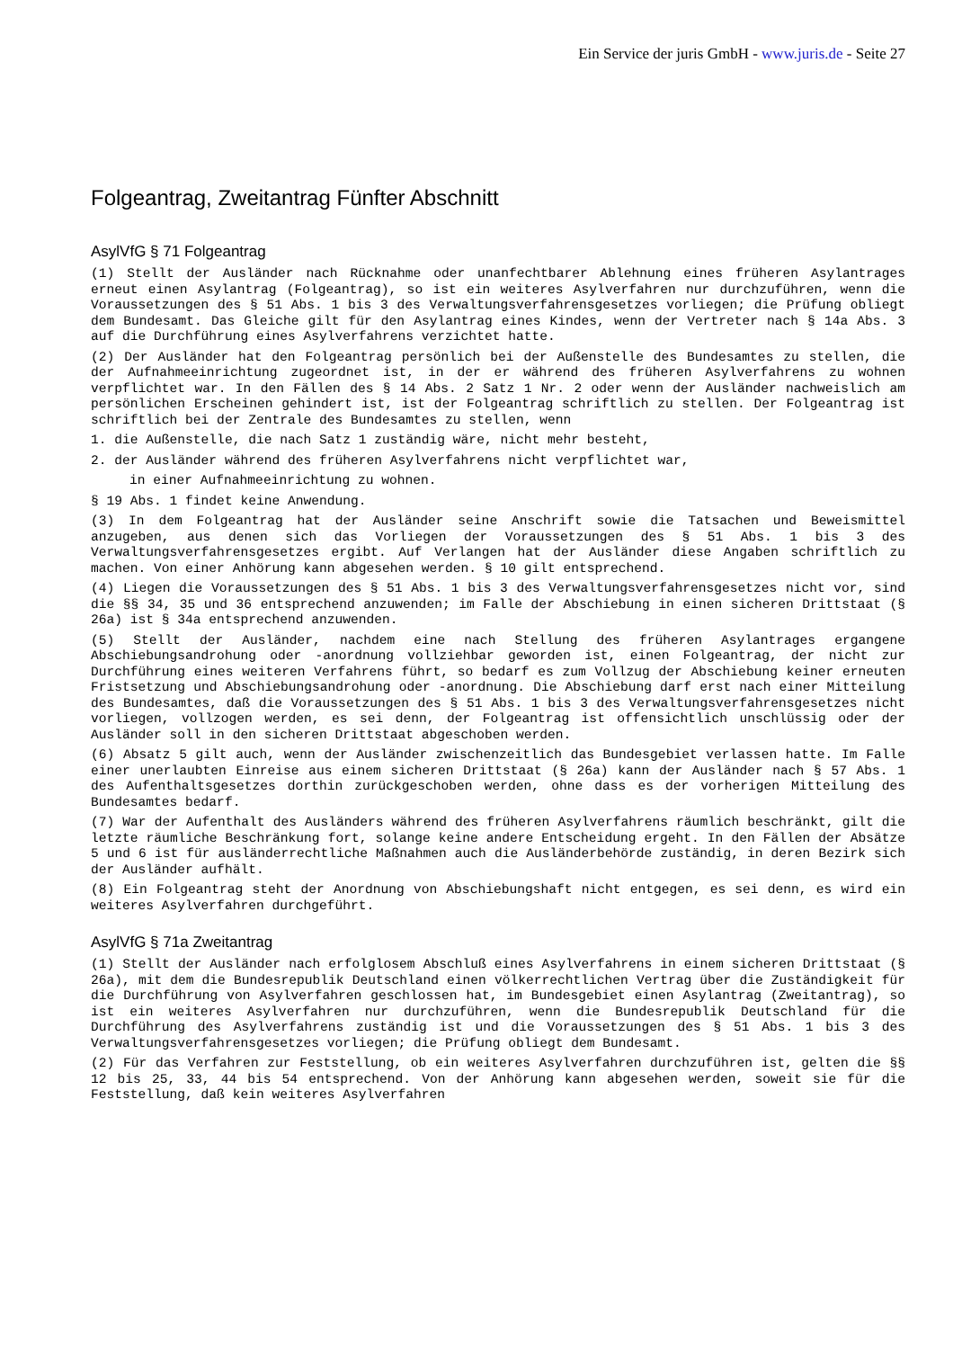Ein Service der juris GmbH - www.juris.de - Seite 27
Folgeantrag, Zweitantrag Fünfter Abschnitt
AsylVfG § 71 Folgeantrag
(1) Stellt der Ausländer nach Rücknahme oder unanfechtbarer Ablehnung eines früheren Asylantrages erneut einen Asylantrag (Folgeantrag), so ist ein weiteres Asylverfahren nur durchzuführen, wenn die Voraussetzungen des § 51 Abs. 1 bis 3 des Verwaltungsverfahrensgesetzes vorliegen; die Prüfung obliegt dem Bundesamt. Das Gleiche gilt für den Asylantrag eines Kindes, wenn der Vertreter nach § 14a Abs. 3 auf die Durchführung eines Asylverfahrens verzichtet hatte.
(2) Der Ausländer hat den Folgeantrag persönlich bei der Außenstelle des Bundesamtes zu stellen, die der Aufnahmeeinrichtung zugeordnet ist, in der er während des früheren Asylverfahrens zu wohnen verpflichtet war. In den Fällen des § 14 Abs. 2 Satz 1 Nr. 2 oder wenn der Ausländer nachweislich am persönlichen Erscheinen gehindert ist, ist der Folgeantrag schriftlich zu stellen. Der Folgeantrag ist schriftlich bei der Zentrale des Bundesamtes zu stellen, wenn
1. die Außenstelle, die nach Satz 1 zuständig wäre, nicht mehr besteht,
2. der Ausländer während des früheren Asylverfahrens nicht verpflichtet war,
in einer Aufnahmeeinrichtung zu wohnen.
§ 19 Abs. 1 findet keine Anwendung.
(3) In dem Folgeantrag hat der Ausländer seine Anschrift sowie die Tatsachen und Beweismittel anzugeben, aus denen sich das Vorliegen der Voraussetzungen des § 51 Abs. 1 bis 3 des Verwaltungsverfahrensgesetzes ergibt. Auf Verlangen hat der Ausländer diese Angaben schriftlich zu machen. Von einer Anhörung kann abgesehen werden. § 10 gilt entsprechend.
(4) Liegen die Voraussetzungen des § 51 Abs. 1 bis 3 des Verwaltungsverfahrensgesetzes nicht vor, sind die §§ 34, 35 und 36 entsprechend anzuwenden; im Falle der Abschiebung in einen sicheren Drittstaat (§ 26a) ist § 34a entsprechend anzuwenden.
(5) Stellt der Ausländer, nachdem eine nach Stellung des früheren Asylantrages ergangene Abschiebungsandrohung oder -anordnung vollziehbar geworden ist, einen Folgeantrag, der nicht zur Durchführung eines weiteren Verfahrens führt, so bedarf es zum Vollzug der Abschiebung keiner erneuten Fristsetzung und Abschiebungsandrohung oder -anordnung. Die Abschiebung darf erst nach einer Mitteilung des Bundesamtes, daß die Voraussetzungen des § 51 Abs. 1 bis 3 des Verwaltungsverfahrensgesetzes nicht vorliegen, vollzogen werden, es sei denn, der Folgeantrag ist offensichtlich unschlüssig oder der Ausländer soll in den sicheren Drittstaat abgeschoben werden.
(6) Absatz 5 gilt auch, wenn der Ausländer zwischenzeitlich das Bundesgebiet verlassen hatte. Im Falle einer unerlaubten Einreise aus einem sicheren Drittstaat (§ 26a) kann der Ausländer nach § 57 Abs. 1 des Aufenthaltsgesetzes dorthin zurückgeschoben werden, ohne dass es der vorherigen Mitteilung des Bundesamtes bedarf.
(7) War der Aufenthalt des Ausländers während des früheren Asylverfahrens räumlich beschränkt, gilt die letzte räumliche Beschränkung fort, solange keine andere Entscheidung ergeht. In den Fällen der Absätze 5 und 6 ist für ausländerrechtliche Maßnahmen auch die Ausländerbehörde zuständig, in deren Bezirk sich der Ausländer aufhält.
(8) Ein Folgeantrag steht der Anordnung von Abschiebungshaft nicht entgegen, es sei denn, es wird ein weiteres Asylverfahren durchgeführt.
AsylVfG § 71a Zweitantrag
(1) Stellt der Ausländer nach erfolglosem Abschluß eines Asylverfahrens in einem sicheren Drittstaat (§ 26a), mit dem die Bundesrepublik Deutschland einen völkerrechtlichen Vertrag über die Zuständigkeit für die Durchführung von Asylverfahren geschlossen hat, im Bundesgebiet einen Asylantrag (Zweitantrag), so ist ein weiteres Asylverfahren nur durchzuführen, wenn die Bundesrepublik Deutschland für die Durchführung des Asylverfahrens zuständig ist und die Voraussetzungen des § 51 Abs. 1 bis 3 des Verwaltungsverfahrensgesetzes vorliegen; die Prüfung obliegt dem Bundesamt.
(2) Für das Verfahren zur Feststellung, ob ein weiteres Asylverfahren durchzuführen ist, gelten die §§ 12 bis 25, 33, 44 bis 54 entsprechend. Von der Anhörung kann abgesehen werden, soweit sie für die Feststellung, daß kein weiteres Asylverfahren